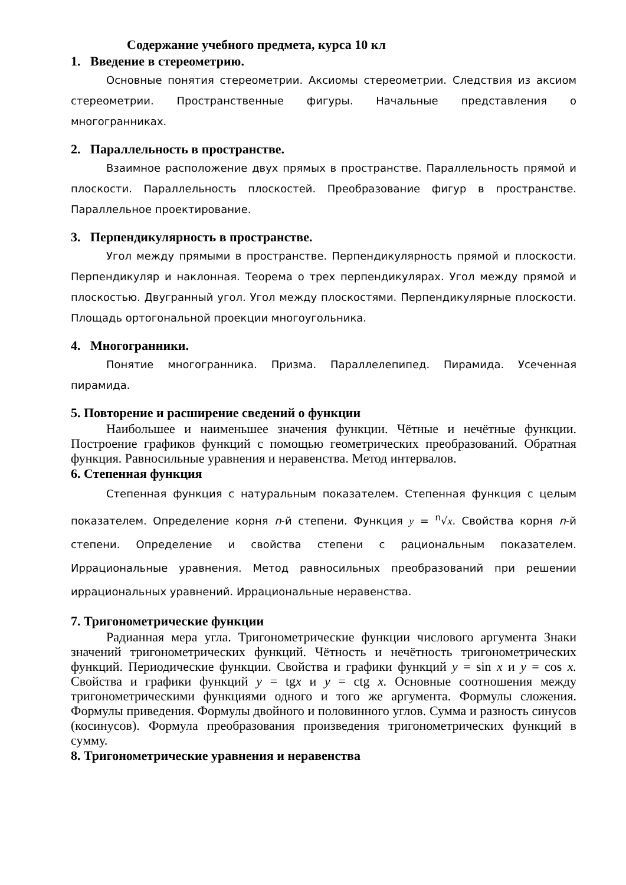Содержание учебного предмета, курса 10 кл
1. Введение в стереометрию.
Основные понятия стереометрии. Аксиомы стереометрии. Следствия из аксиом стереометрии. Пространственные фигуры. Начальные представления о многогранниках.
2. Параллельность в пространстве.
Взаимное расположение двух прямых в пространстве. Параллельность прямой и плоскости. Параллельность плоскостей. Преобразование фигур в пространстве. Параллельное проектирование.
3. Перпендикулярность в пространстве.
Угол между прямыми в пространстве. Перпендикулярность прямой и плоскости. Перпендикуляр и наклонная. Теорема о трех перпендикулярах. Угол между прямой и плоскостью. Двугранный угол. Угол между плоскостями. Перпендикулярные плоскости. Площадь ортогональной проекции многоугольника.
4. Многогранники.
Понятие многогранника. Призма. Параллелепипед. Пирамида. Усеченная пирамида.
5. Повторение и расширение сведений о функции
Наибольшее и наименьшее значения функции. Чётные и нечётные функции. Построение графиков функций с помощью геометрических преобразований. Обратная функция. Равносильные уравнения и неравенства. Метод интервалов.
6. Степенная функция
Степенная функция с натуральным показателем. Степенная функция с целым показателем. Определение корня n-й степени. Функция y = <sup>n</sup>√x. Свойства корня n-й степени. Определение и свойства степени с рациональным показателем. Иррациональные уравнения. Метод равносильных преобразований при решении иррациональных уравнений. Иррациональные неравенства.
7. Тригонометрические функции
Радианная мера угла. Тригонометрические функции числового аргумента Знаки значений тригонометрических функций. Чётность и нечётность тригонометрических функций. Периодические функции. Свойства и графики функций y = sin x и y = cos x. Свойства и графики функций y = tgx и y = ctg x. Основные соотношения между тригонометрическими функциями одного и того же аргумента. Формулы сложения. Формулы приведения. Формулы двойного и половинного углов. Сумма и разность синусов (косинусов). Формула преобразования произведения тригонометрических функций в сумму.
8. Тригонометрические уравнения и неравенства